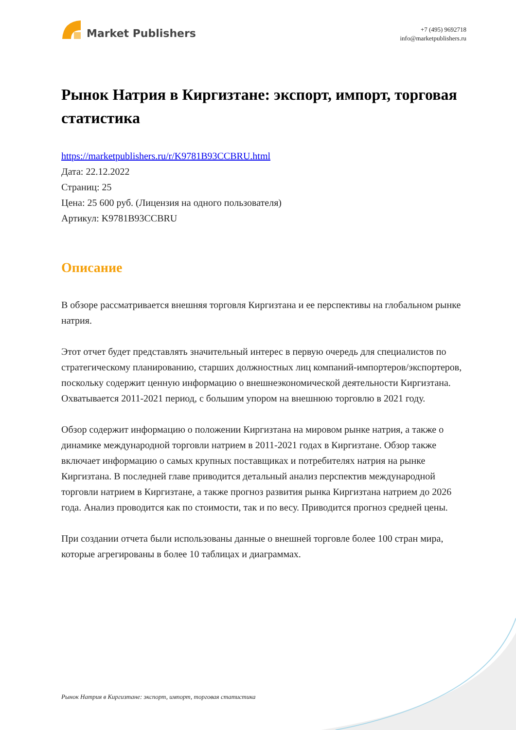Market Publishers
+7 (495) 9692718
info@marketpublishers.ru
Рынок Натрия в Киргизтане: экспорт, импорт, торговая статистика
https://marketpublishers.ru/r/K9781B93CCBRU.html
Дата: 22.12.2022
Страниц: 25
Цена: 25 600 руб. (Лицензия на одного пользователя)
Артикул: K9781B93CCBRU
Описание
В обзоре рассматривается внешняя торговля Киргизтана и ее перспективы на глобальном рынке натрия.
Этот отчет будет представлять значительный интерес в первую очередь для специалистов по стратегическому планированию, старших должностных лиц компаний-импортеров/экспортеров, поскольку содержит ценную информацию о внешнеэкономической деятельности Киргизтана. Охватывается 2011-2021 период, с большим упором на внешнюю торговлю в 2021 году.
Обзор содержит информацию о положении Киргизтана на мировом рынке натрия, а также о динамике международной торговли натрием в 2011-2021 годах в Киргизтане. Обзор также включает информацию о самых крупных поставщиках и потребителях натрия на рынке Киргизтана. В последней главе приводится детальный анализ перспектив международной торговли натрием в Киргизтане, а также прогноз развития рынка Киргизтана натрием до 2026 года. Анализ проводится как по стоимости, так и по весу. Приводится прогноз средней цены.
При создании отчета были использованы данные о внешней торговле более 100 стран мира, которые агрегированы в более 10 таблицах и диаграммах.
Рынок Натрия в Киргизтане: экспорт, импорт, торговая статистика